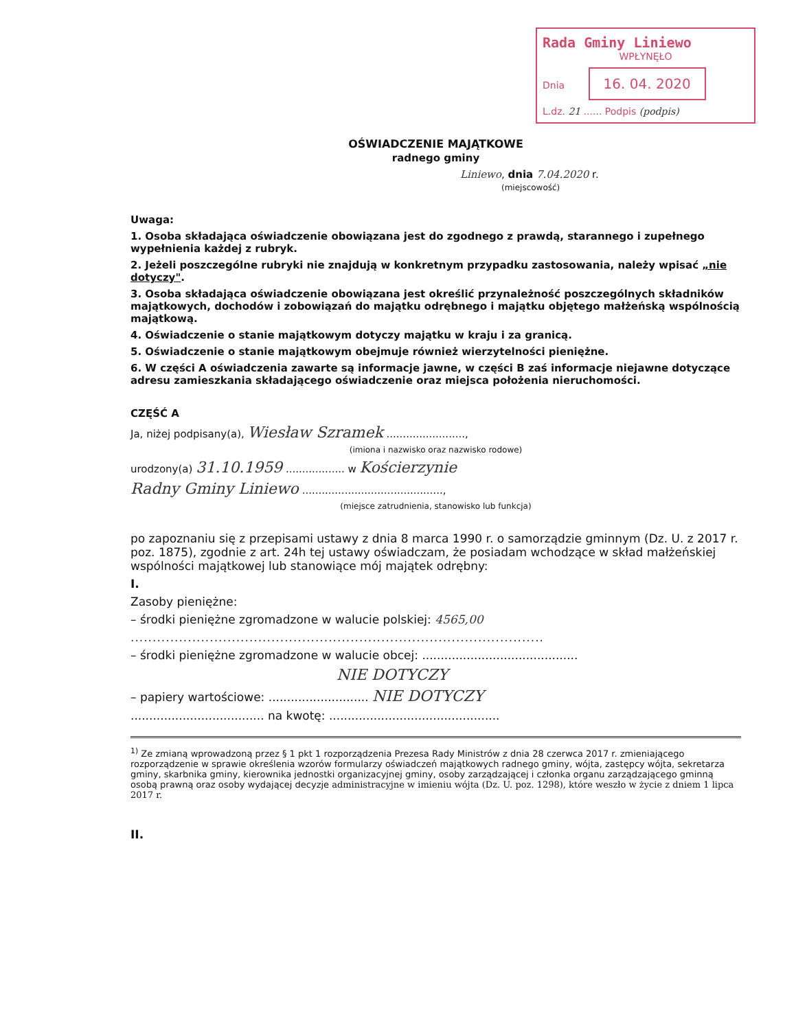Rada Gminy Liniewo
WPŁYNĘŁO
Dnia 16. 04. 2020
L.dz. 21 ...... Podpis (podpis)
OŚWIADCZENIE MAJĄTKOWE
radnego gminy
Liniewo, dnia 7.04.2020 r.
(miejscowość)
Uwaga:
1. Osoba składająca oświadczenie obowiązana jest do zgodnego z prawdą, starannego i zupełnego wypełnienia każdej z rubryk.
2. Jeżeli poszczególne rubryki nie znajdują w konkretnym przypadku zastosowania, należy wpisać „nie dotyczy".
3. Osoba składająca oświadczenie obowiązana jest określić przynależność poszczególnych składników majątkowych, dochodów i zobowiązań do majątku odrębnego i majątku objętego małżeńską wspólnością majątkową.
4. Oświadczenie o stanie majątkowym dotyczy majątku w kraju i za granicą.
5. Oświadczenie o stanie majątkowym obejmuje również wierzytelności pieniężne.
6. W części A oświadczenia zawarte są informacje jawne, w części B zaś informacje niejawne dotyczące adresu zamieszkania składającego oświadczenie oraz miejsca położenia nieruchomości.
CZĘŚĆ A
Ja, niżej podpisany(a), Wiesław Szramek ........................,
(imiona i nazwisko oraz nazwisko rodowe)
urodzony(a) 31.10.1959 .................. w Kościerzynie
Radny Gminy Liniewo ...........................................,
(miejsce zatrudnienia, stanowisko lub funkcja)
po zapoznaniu się z przepisami ustawy z dnia 8 marca 1990 r. o samorządzie gminnym (Dz. U. z 2017 r. poz. 1875), zgodnie z art. 24h tej ustawy oświadczam, że posiadam wchodzące w skład małżeńskiej wspólności majątkowej lub stanowiące mój majątek odrębny:
I.
Zasoby pieniężne:
– środki pieniężne zgromadzone w walucie polskiej: 4565,00
..............................................................................................
– środki pieniężne zgromadzone w walucie obcej: ..........................................
NIE DOTYCZY
– papiery wartościowe: ........................... NIE DOTYCZY
.................................... na kwotę: ..............................................
<sup>1)</sup> Ze zmianą wprowadzoną przez § 1 pkt 1 rozporządzenia Prezesa Rady Ministrów z dnia 28 czerwca 2017 r. zmieniającego rozporządzenie w sprawie określenia wzorów formularzy oświadczeń majątkowych radnego gminy, wójta, zastępcy wójta, sekretarza gminy, skarbnika gminy, kierownika jednostki organizacyjnej gminy, osoby zarządzającej i członka organu zarządzającego gminną osobą prawną oraz osoby wydającej decyzje administracyjne w imieniu wójta (Dz. U. poz. 1298), które weszło w życie z dniem 1 lipca 2017 r.
II.